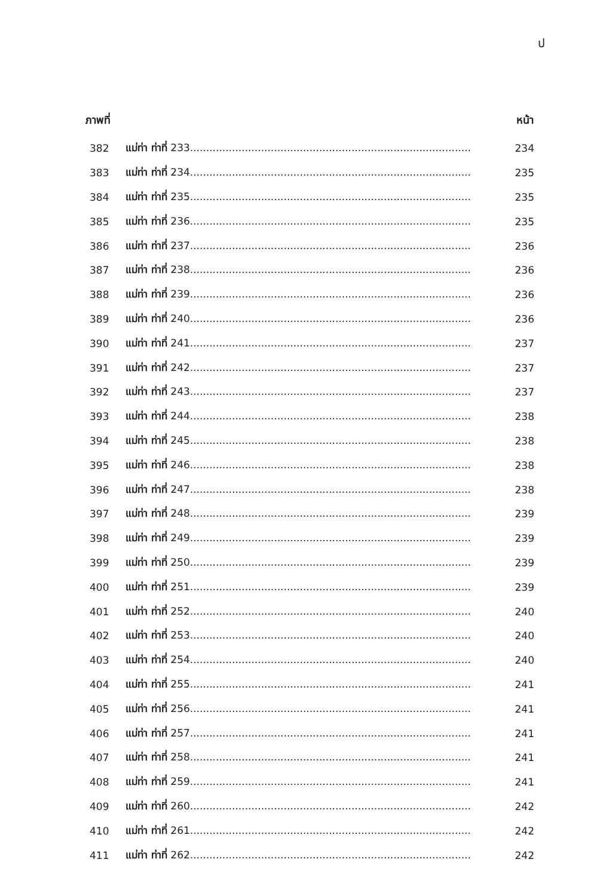ป
ภาพที่ หน้า
382 แม่ท่า ท่าที่ 233....................................................................................... 234
383 แม่ท่า ท่าที่ 234....................................................................................... 235
384 แม่ท่า ท่าที่ 235....................................................................................... 235
385 แม่ท่า ท่าที่ 236....................................................................................... 235
386 แม่ท่า ท่าที่ 237....................................................................................... 236
387 แม่ท่า ท่าที่ 238....................................................................................... 236
388 แม่ท่า ท่าที่ 239....................................................................................... 236
389 แม่ท่า ท่าที่ 240....................................................................................... 236
390 แม่ท่า ท่าที่ 241....................................................................................... 237
391 แม่ท่า ท่าที่ 242....................................................................................... 237
392 แม่ท่า ท่าที่ 243....................................................................................... 237
393 แม่ท่า ท่าที่ 244....................................................................................... 238
394 แม่ท่า ท่าที่ 245....................................................................................... 238
395 แม่ท่า ท่าที่ 246....................................................................................... 238
396 แม่ท่า ท่าที่ 247....................................................................................... 238
397 แม่ท่า ท่าที่ 248....................................................................................... 239
398 แม่ท่า ท่าที่ 249....................................................................................... 239
399 แม่ท่า ท่าที่ 250....................................................................................... 239
400 แม่ท่า ท่าที่ 251....................................................................................... 239
401 แม่ท่า ท่าที่ 252....................................................................................... 240
402 แม่ท่า ท่าที่ 253....................................................................................... 240
403 แม่ท่า ท่าที่ 254....................................................................................... 240
404 แม่ท่า ท่าที่ 255....................................................................................... 241
405 แม่ท่า ท่าที่ 256....................................................................................... 241
406 แม่ท่า ท่าที่ 257....................................................................................... 241
407 แม่ท่า ท่าที่ 258....................................................................................... 241
408 แม่ท่า ท่าที่ 259....................................................................................... 241
409 แม่ท่า ท่าที่ 260....................................................................................... 242
410 แม่ท่า ท่าที่ 261....................................................................................... 242
411 แม่ท่า ท่าที่ 262....................................................................................... 242